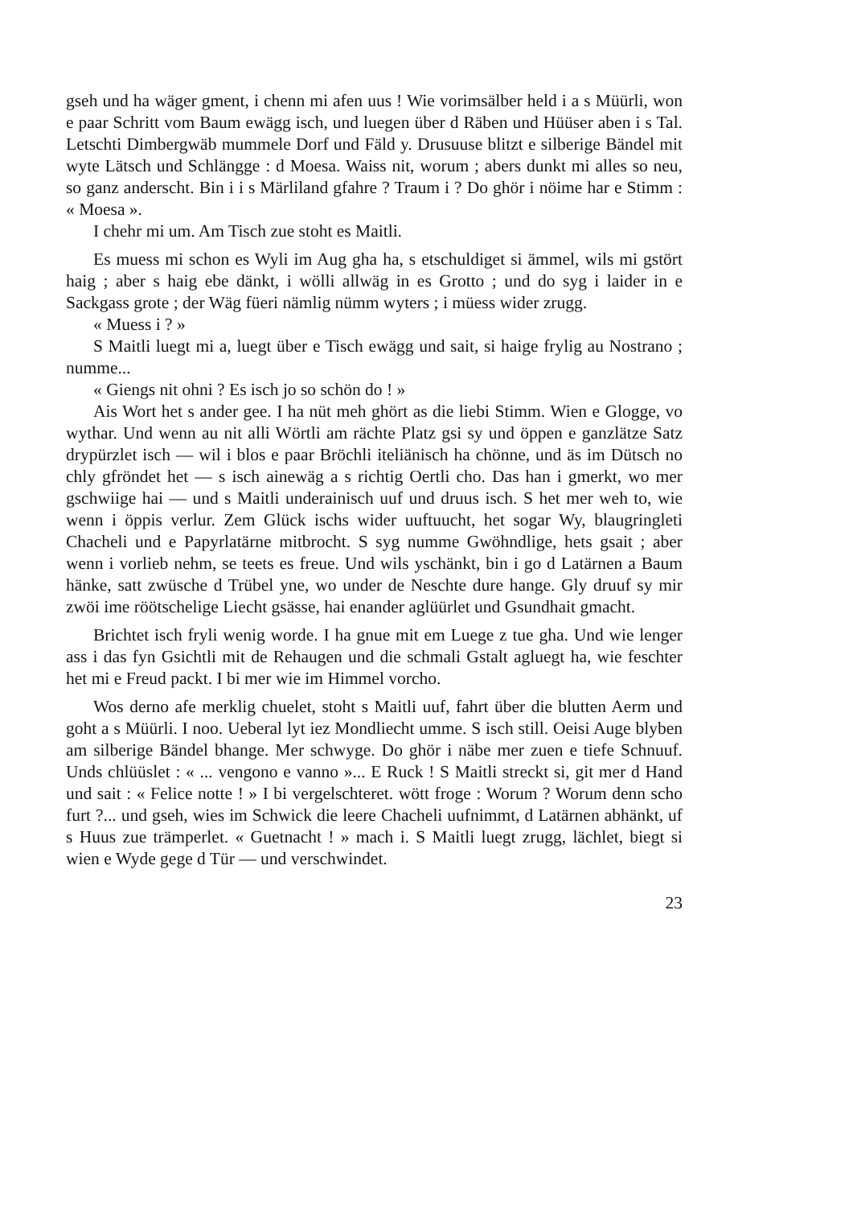gseh und ha wäger gment, i chenn mi afen uus ! Wie vorimsälber held i a s Müürli, won e paar Schritt vom Baum ewägg isch, und luegen über d Räben und Hüüser aben i s Tal. Letschti Dimbergwäb mummele Dorf und Fäld y. Drusuuse blitzt e silberige Bändel mit wyte Lätsch und Schlängge : d Moesa. Waiss nit, worum ; abers dunkt mi alles so neu, so ganz anderscht. Bin i i s Märliland gfahre ? Traum i ? Do ghör i nöime har e Stimm : « Moesa ».
I chehr mi um. Am Tisch zue stoht es Maitli.
Es muess mi schon es Wyli im Aug gha ha, s etschuldiget si ämmel, wils mi gstört haig ; aber s haig ebe dänkt, i wölli allwäg in es Grotto ; und do syg i laider in e Sackgass grote ; der Wäg füeri nämlig nümm wyters ; i müess wider zrugg.
« Muess i ? »
S Maitli luegt mi a, luegt über e Tisch ewägg und sait, si haige frylig au Nostrano ; numme...
« Giengs nit ohni ? Es isch jo so schön do ! »
Ais Wort het s ander gee. I ha nüt meh ghört as die liebi Stimm. Wien e Glogge, vo wythar. Und wenn au nit alli Wörtli am rächte Platz gsi sy und öppen e ganzlätze Satz drypürzlet isch — wil i blos e paar Bröchli iteliänisch ha chönne, und äs im Dütsch no chly gfröndet het — s isch ainewäg a s richtig Oertli cho. Das han i gmerkt, wo mer gschwiige hai — und s Maitli underainisch uuf und druus isch. S het mer weh to, wie wenn i öppis verlur. Zem Glück ischs wider uuftuucht, het sogar Wy, blaugringleti Chacheli und e Papyrlatärne mitbrocht. S syg numme Gwöhndlige, hets gsait ; aber wenn i vorlieb nehm, se teets es freue. Und wils yschänkt, bin i go d Latärnen a Baum hänke, satt zwüsche d Trübel yne, wo under de Neschte dure hange. Gly druuf sy mir zwöi ime röötschelige Liecht gsässe, hai enander aglüürlet und Gsundhait gmacht.
Brichtet isch fryli wenig worde. I ha gnue mit em Luege z tue gha. Und wie lenger ass i das fyn Gsichtli mit de Rehaugen und die schmali Gstalt agluegt ha, wie feschter het mi e Freud packt. I bi mer wie im Himmel vorcho.
Wos derno afe merklig chuelet, stoht s Maitli uuf, fahrt über die blutten Aerm und goht a s Müürli. I noo. Ueberal lyt iez Mondliecht umme. S isch still. Oeisi Auge blyben am silberige Bändel bhange. Mer schwyge. Do ghör i näbe mer zuen e tiefe Schnuuf. Unds chlüüslet : « ... vengono e vanno »... E Ruck ! S Maitli streckt si, git mer d Hand und sait : « Felice notte ! » I bi vergelschteret. wött froge : Worum ? Worum denn scho furt ?... und gseh, wies im Schwick die leere Chacheli uufnimmt, d Latärnen abhänkt, uf s Huus zue trämperlet. « Guetnacht ! » mach i. S Maitli luegt zrugg, lächlet, biegt si wien e Wyde gege d Tür — und verschwindet.
23